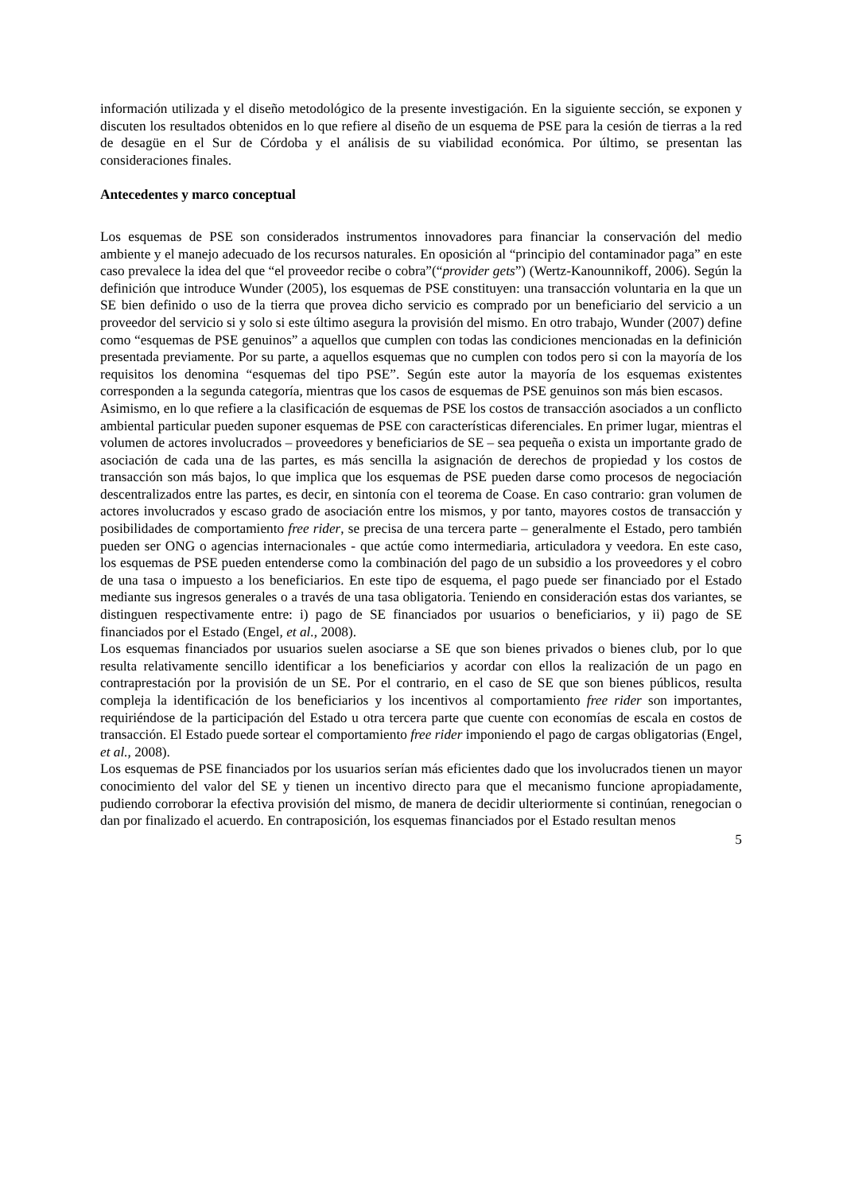información utilizada y el diseño metodológico de la presente investigación. En la siguiente sección, se exponen y discuten los resultados obtenidos en lo que refiere al diseño de un esquema de PSE para la cesión de tierras a la red de desagüe en el Sur de Córdoba y el análisis de su viabilidad económica. Por último, se presentan las consideraciones finales.
Antecedentes y marco conceptual
Los esquemas de PSE son considerados instrumentos innovadores para financiar la conservación del medio ambiente y el manejo adecuado de los recursos naturales. En oposición al “principio del contaminador paga” en este caso prevalece la idea del que “el proveedor recibe o cobra”(“provider gets”) (Wertz-Kanounnikoff, 2006). Según la definición que introduce Wunder (2005), los esquemas de PSE constituyen: una transacción voluntaria en la que un SE bien definido o uso de la tierra que provea dicho servicio es comprado por un beneficiario del servicio a un proveedor del servicio si y solo si este último asegura la provisión del mismo. En otro trabajo, Wunder (2007) define como “esquemas de PSE genuinos” a aquellos que cumplen con todas las condiciones mencionadas en la definición presentada previamente. Por su parte, a aquellos esquemas que no cumplen con todos pero si con la mayoría de los requisitos los denomina “esquemas del tipo PSE”. Según este autor la mayoría de los esquemas existentes corresponden a la segunda categoría, mientras que los casos de esquemas de PSE genuinos son más bien escasos.
Asimismo, en lo que refiere a la clasificación de esquemas de PSE los costos de transacción asociados a un conflicto ambiental particular pueden suponer esquemas de PSE con características diferenciales. En primer lugar, mientras el volumen de actores involucrados – proveedores y beneficiarios de SE – sea pequeña o exista un importante grado de asociación de cada una de las partes, es más sencilla la asignación de derechos de propiedad y los costos de transacción son más bajos, lo que implica que los esquemas de PSE pueden darse como procesos de negociación descentralizados entre las partes, es decir, en sintonía con el teorema de Coase. En caso contrario: gran volumen de actores involucrados y escaso grado de asociación entre los mismos, y por tanto, mayores costos de transacción y posibilidades de comportamiento free rider, se precisa de una tercera parte – generalmente el Estado, pero también pueden ser ONG o agencias internacionales - que actúe como intermediaria, articuladora y veedora. En este caso, los esquemas de PSE pueden entenderse como la combinación del pago de un subsidio a los proveedores y el cobro de una tasa o impuesto a los beneficiarios. En este tipo de esquema, el pago puede ser financiado por el Estado mediante sus ingresos generales o a través de una tasa obligatoria. Teniendo en consideración estas dos variantes, se distinguen respectivamente entre: i) pago de SE financiados por usuarios o beneficiarios, y ii) pago de SE financiados por el Estado (Engel, et al., 2008).
Los esquemas financiados por usuarios suelen asociarse a SE que son bienes privados o bienes club, por lo que resulta relativamente sencillo identificar a los beneficiarios y acordar con ellos la realización de un pago en contraprestación por la provisión de un SE. Por el contrario, en el caso de SE que son bienes públicos, resulta compleja la identificación de los beneficiarios y los incentivos al comportamiento free rider son importantes, requiriéndose de la participación del Estado u otra tercera parte que cuente con economías de escala en costos de transacción. El Estado puede sortear el comportamiento free rider imponiendo el pago de cargas obligatorias (Engel, et al., 2008).
Los esquemas de PSE financiados por los usuarios serían más eficientes dado que los involucrados tienen un mayor conocimiento del valor del SE y tienen un incentivo directo para que el mecanismo funcione apropiadamente, pudiendo corroborar la efectiva provisión del mismo, de manera de decidir ulteriormente si continúan, renegocian o dan por finalizado el acuerdo. En contraposición, los esquemas financiados por el Estado resultan menos
5